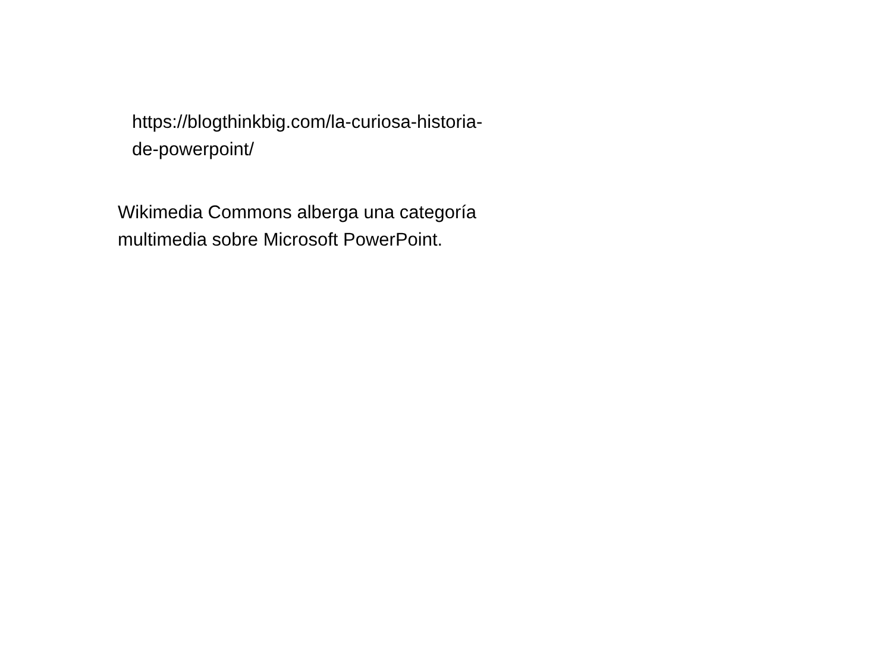https://blogthinkbig.com/la-curiosa-historia-
de-powerpoint/
Wikimedia Commons alberga una categoría
multimedia sobre Microsoft PowerPoint.